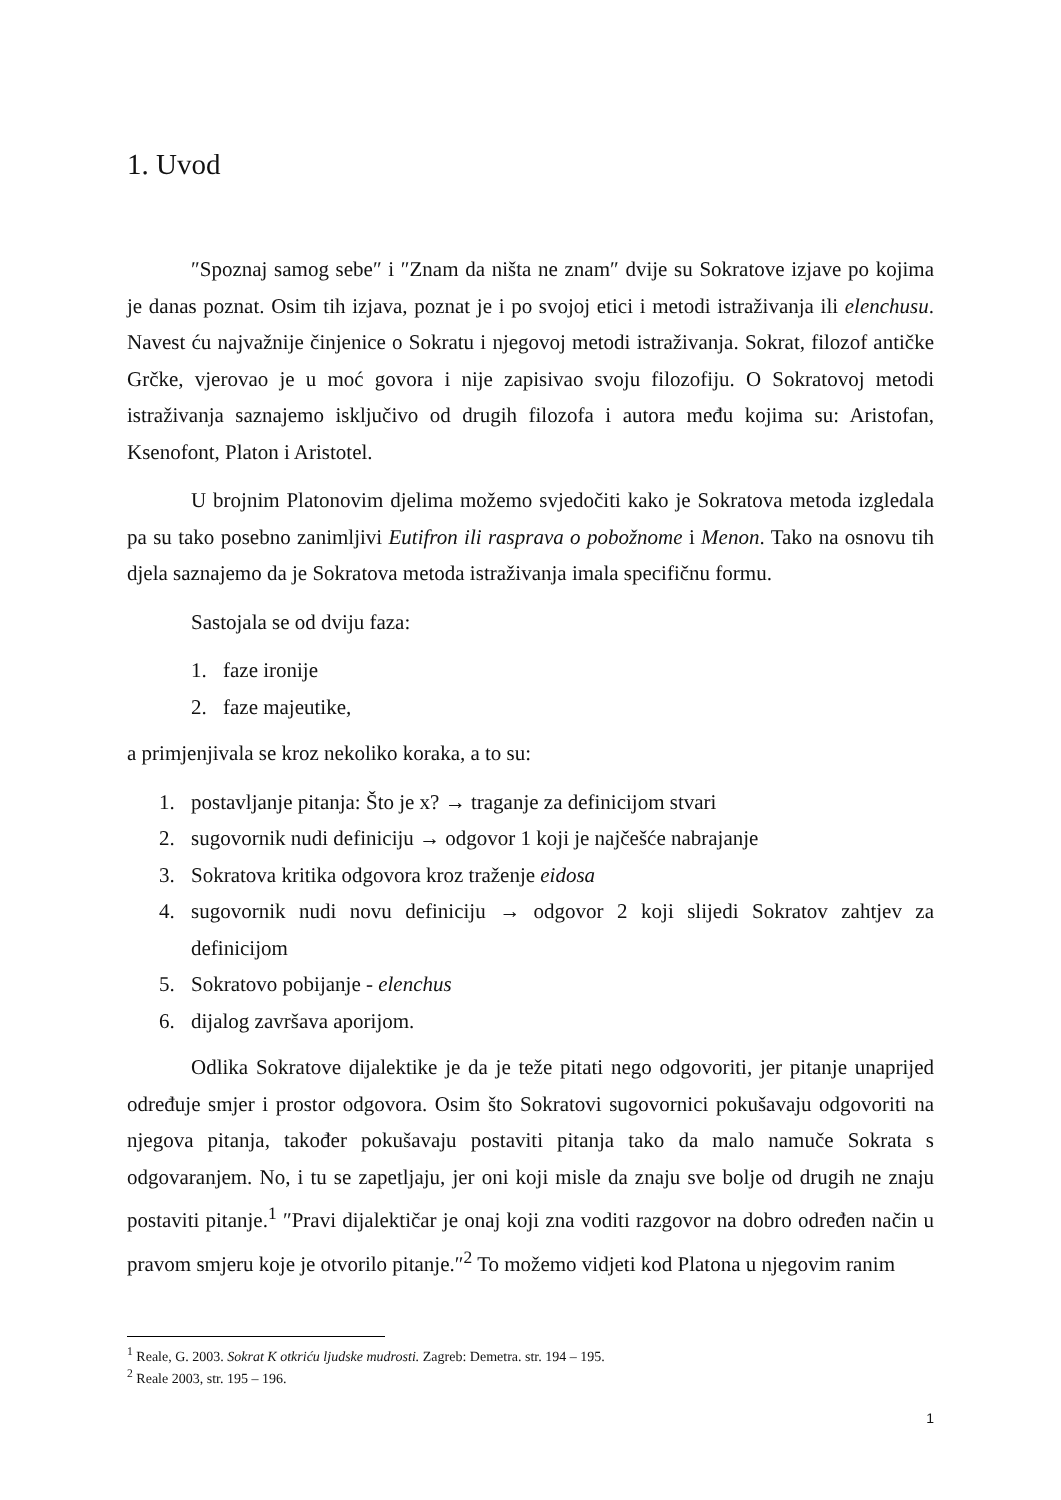1. Uvod
″Spoznaj samog sebe″ i ″Znam da ništa ne znam″ dvije su Sokratove izjave po kojima je danas poznat. Osim tih izjava, poznat je i po svojoj etici i metodi istraživanja ili elenchusu. Navest ću najvažnije činjenice o Sokratu i njegovoj metodi istraživanja. Sokrat, filozof antičke Grčke, vjerovao je u moć govora i nije zapisivao svoju filozofiju. O Sokratovoj metodi istraživanja saznajemo isključivo od drugih filozofa i autora među kojima su: Aristofan, Ksenofont, Platon i Aristotel.
U brojnim Platonovim djelima možemo svjedočiti kako je Sokratova metoda izgledala pa su tako posebno zanimljivi Eutifron ili rasprava o pobožnome i Menon. Tako na osnovu tih djela saznajemo da je Sokratova metoda istraživanja imala specifičnu formu.
Sastojala se od dviju faza:
1. faze ironije
2. faze majeutike,
a primjenjivala se kroz nekoliko koraka, a to su:
1. postavljanje pitanja: Što je x? → traganje za definicijom stvari
2. sugovornik nudi definiciju → odgovor 1 koji je najčešće nabrajanje
3. Sokratova kritika odgovora kroz traženje eidosa
4. sugovornik nudi novu definiciju → odgovor 2 koji slijedi Sokratov zahtjev za definicijom
5. Sokratovo pobijanje - elenchus
6. dijalog završava aporijom.
Odlika Sokratove dijalektike je da je teže pitati nego odgovoriti, jer pitanje unaprijed određuje smjer i prostor odgovora. Osim što Sokratovi sugovornici pokušavaju odgovoriti na njegova pitanja, također pokušavaju postaviti pitanja tako da malo namuče Sokrata s odgovaranjem. No, i tu se zapetljaju, jer oni koji misle da znaju sve bolje od drugih ne znaju postaviti pitanje.<sup>1</sup> ″Pravi dijalektičar je onaj koji zna voditi razgovor na dobro određen način u pravom smjeru koje je otvorilo pitanje.″<sup>2</sup> To možemo vidjeti kod Platona u njegovim ranim
<sup>1</sup> Reale, G. 2003. Sokrat K otkriću ljudske mudrosti. Zagreb: Demetra. str. 194 – 195.
<sup>2</sup> Reale 2003, str. 195 – 196.
1